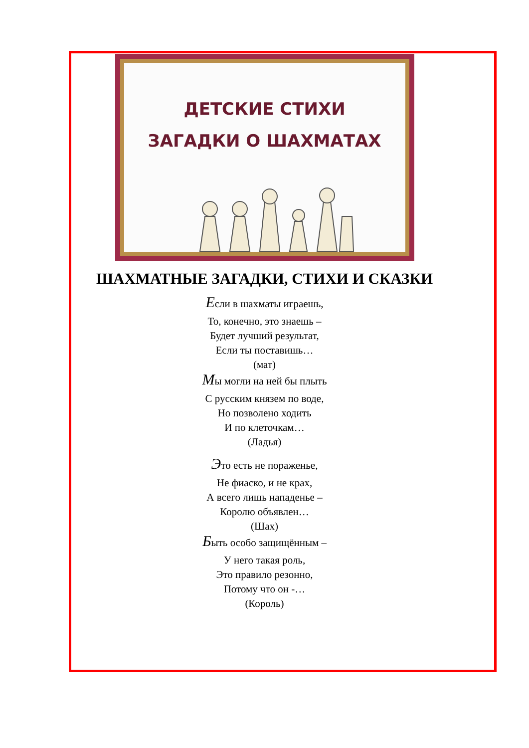ДЕТСКИЕ СТИХИ
ЗАГАДКИ О ШАХМАТАХ
ШАХМАТНЫЕ ЗАГАДКИ, СТИХИ И СКАЗКИ
Если в шахматы играешь,
То, конечно, это знаешь –
Будет лучший результат,
Если ты поставишь…
(мат)
Мы могли на ней бы плыть
С русским князем по воде,
Но позволено ходить
И по клеточкам…
(Ладья)
Это есть не пораженье,
Не фиаско, и не крах,
А всего лишь нападенье –
Королю объявлен…
(Шах)
Быть особо защищённым –
У него такая роль,
Это правило резонно,
Потому что он -…
(Король)